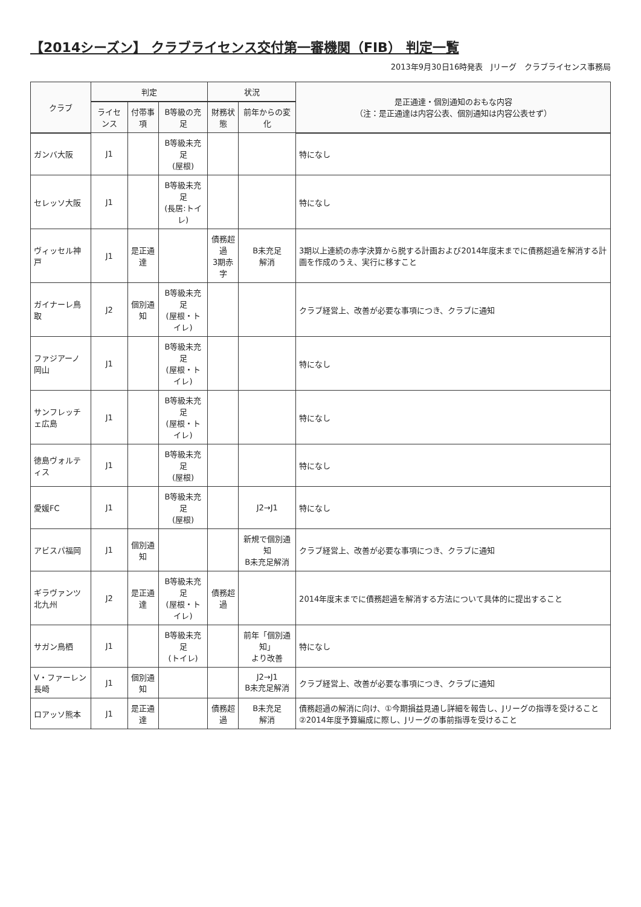【2014シーズン】 クラブライセンス交付第一審機関（FIB） 判定一覧
2013年9月30日16時発表　Jリーグ　クラブライセンス事務局
| クラブ | 判定 | | | 状況 | | 是正通達・個別通知のおもな内容 （注：是正通達は内容公表、個別通知は内容公表せず） |
| --- | --- | --- | --- | --- | --- | --- |
| | ライセンス | 付帯事項 | B等級の充足 | 財務状態 | 前年からの変化 | |
| ガンバ大阪 | J1 | | B等級未充足 (屋根) | | | 特になし |
| セレッソ大阪 | J1 | | B等級未充足 (長居:トイレ) | | | 特になし |
| ヴィッセル神戸 | J1 | 是正通達 | | 債務超過 3期赤字 | B未充足 解消 | 3期以上連続の赤字決算から脱する計画および2014年度末までに債務超過を解消する計画を作成のうえ、実行に移すこと |
| ガイナーレ鳥取 | J2 | 個別通知 | B等級未充足 (屋根・トイレ) | | | クラブ経営上、改善が必要な事項につき、クラブに通知 |
| ファジアーノ岡山 | J1 | | B等級未充足 (屋根・トイレ) | | | 特になし |
| サンフレッチェ広島 | J1 | | B等級未充足 (屋根・トイレ) | | | 特になし |
| 徳島ヴォルティス | J1 | | B等級未充足 (屋根) | | | 特になし |
| 愛媛FC | J1 | | B等級未充足 (屋根) | | J2→J1 | 特になし |
| アビスパ福岡 | J1 | 個別通知 | | | 新規で個別通知 B未充足解消 | クラブ経営上、改善が必要な事項につき、クラブに通知 |
| ギラヴァンツ北九州 | J2 | 是正通達 | B等級未充足 (屋根・トイレ) | 債務超過 | | 2014年度末までに債務超過を解消する方法について具体的に提出すること |
| サガン鳥栖 | J1 | | B等級未充足 (トイレ) | | 前年「個別通知」 より改善 | 特になし |
| V・ファーレン長崎 | J1 | 個別通知 | | | J2→J1 B未充足解消 | クラブ経営上、改善が必要な事項につき、クラブに通知 |
| ロアッソ熊本 | J1 | 是正通達 | | 債務超過 | B未充足 解消 | 債務超過の解消に向け、①今期損益見通し詳細を報告し、Jリーグの指導を受けること ②2014年度予算編成に際し、Jリーグの事前指導を受けること |